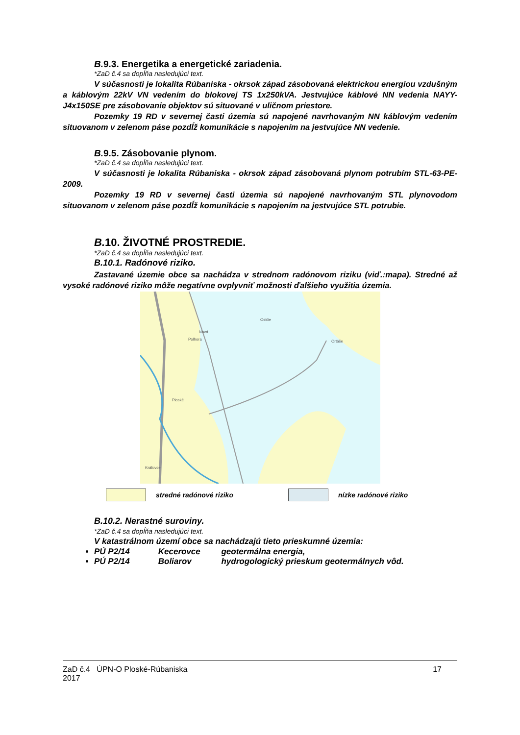B. 9.3. Energetika a energetické zariadenia.
*ZaD č.4 sa dopĺňa nasledujúci text.
V súčasnosti je lokalita Rúbaniska - okrsok západ zásobovaná elektrickou energiou vzdušným a káblovým 22kV VN vedením do blokovej TS 1x250kVA. Jestvujúce káblové NN vedenia NAYY-J4x150SE pre zásobovanie objektov sú situované v uličnom priestore.
Pozemky 19 RD v severnej časti územia sú napojené navrhovaným NN káblovým vedením situovanom v zelenom páse pozdĺž komunikácie s napojením na jestvujúce NN vedenie.
B. 9.5. Zásobovanie plynom.
*ZaD č.4 sa dopĺňa nasledujúci text.
V súčasnosti je lokalita Rúbaniska - okrsok západ zásobovaná plynom potrubím STL-63-PE-2009.
Pozemky 19 RD v severnej časti územia sú napojené navrhovaným STL plynovodom situovanom v zelenom páse pozdĺž komunikácie s napojením na jestvujúce STL potrubie.
B. 10. ŽIVOTNÉ PROSTREDIE.
*ZaD č.4 sa dopĺňa nasledujúci text.
B.10.1. Radónové riziko.
Zastavané územie obce sa nachádza v strednom radónovom riziku (viď.:mapa). Stredné až vysoké radónové riziko môže negatívne ovplyvniť možnosti ďalšieho využitia územia.
Nová
Polhora
Osičie
Ortáše
Ploské
Kráľovce
stredné radónové riziko nízke radónové riziko
B.10.2. Nerastné suroviny.
*ZaD č.4 sa dopĺňa nasledujúci text.
V katastrálnom území obce sa nachádzajú tieto prieskumné územia:
PÚ P2/14 Kecerovce geotermálna energia,
PÚ P2/14 Boliarov hydrogologický prieskum geotermálnych vôd.
ZaD č.4 ÚPN-O Ploské-Rúbaniska
2017
17